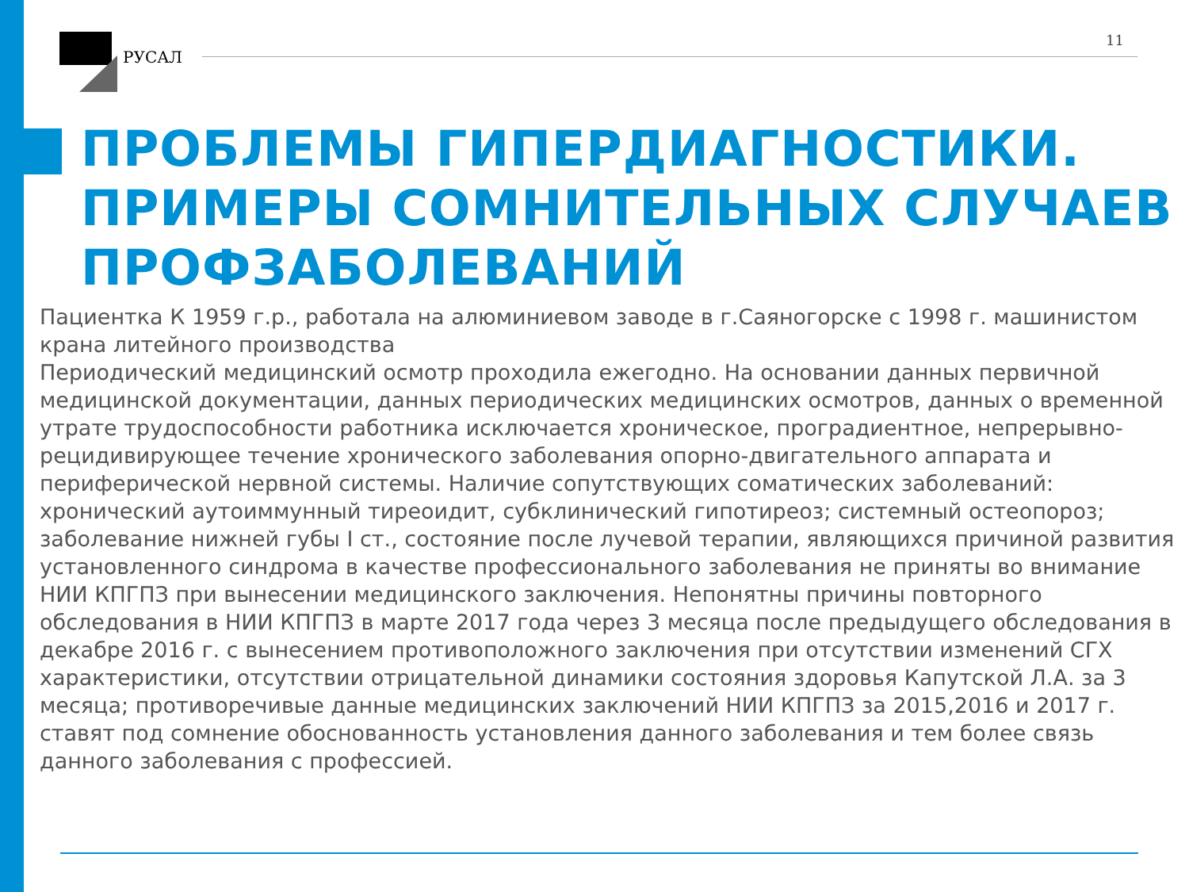РУСАЛ
11
ПРОБЛЕМЫ ГИПЕРДИАГНОСТИКИ.
ПРИМЕРЫ СОМНИТЕЛЬНЫХ СЛУЧАЕВ
ПРОФЗАБОЛЕВАНИЙ
Пациентка К 1959 г.р., работала на алюминиевом заводе в г.Саяногорске с 1998 г. машинистом крана литейного производства
Периодический медицинский осмотр проходила ежегодно. На основании данных первичной медицинской документации, данных периодических медицинских осмотров, данных о временной утрате трудоспособности работника исключается хроническое, проградиентное, непрерывно-рецидивирующее течение хронического заболевания опорно-двигательного аппарата и периферической нервной системы. Наличие сопутствующих соматических заболеваний: хронический аутоиммунный тиреоидит, субклинический гипотиреоз; системный остеопороз; заболевание нижней губы I ст., состояние после лучевой терапии, являющихся причиной развития установленного синдрома в качестве профессионального заболевания не приняты во внимание НИИ КПГПЗ при вынесении медицинского заключения. Непонятны причины повторного обследования в НИИ КПГПЗ в марте 2017 года через 3 месяца после предыдущего обследования в декабре 2016 г. с вынесением противоположного заключения при отсутствии изменений СГХ характеристики, отсутствии отрицательной динамики состояния здоровья Капутской Л.А. за 3 месяца; противоречивые данные медицинских заключений НИИ КПГПЗ за 2015,2016 и 2017 г. ставят под сомнение обоснованность установления данного заболевания и тем более связь данного заболевания с профессией.